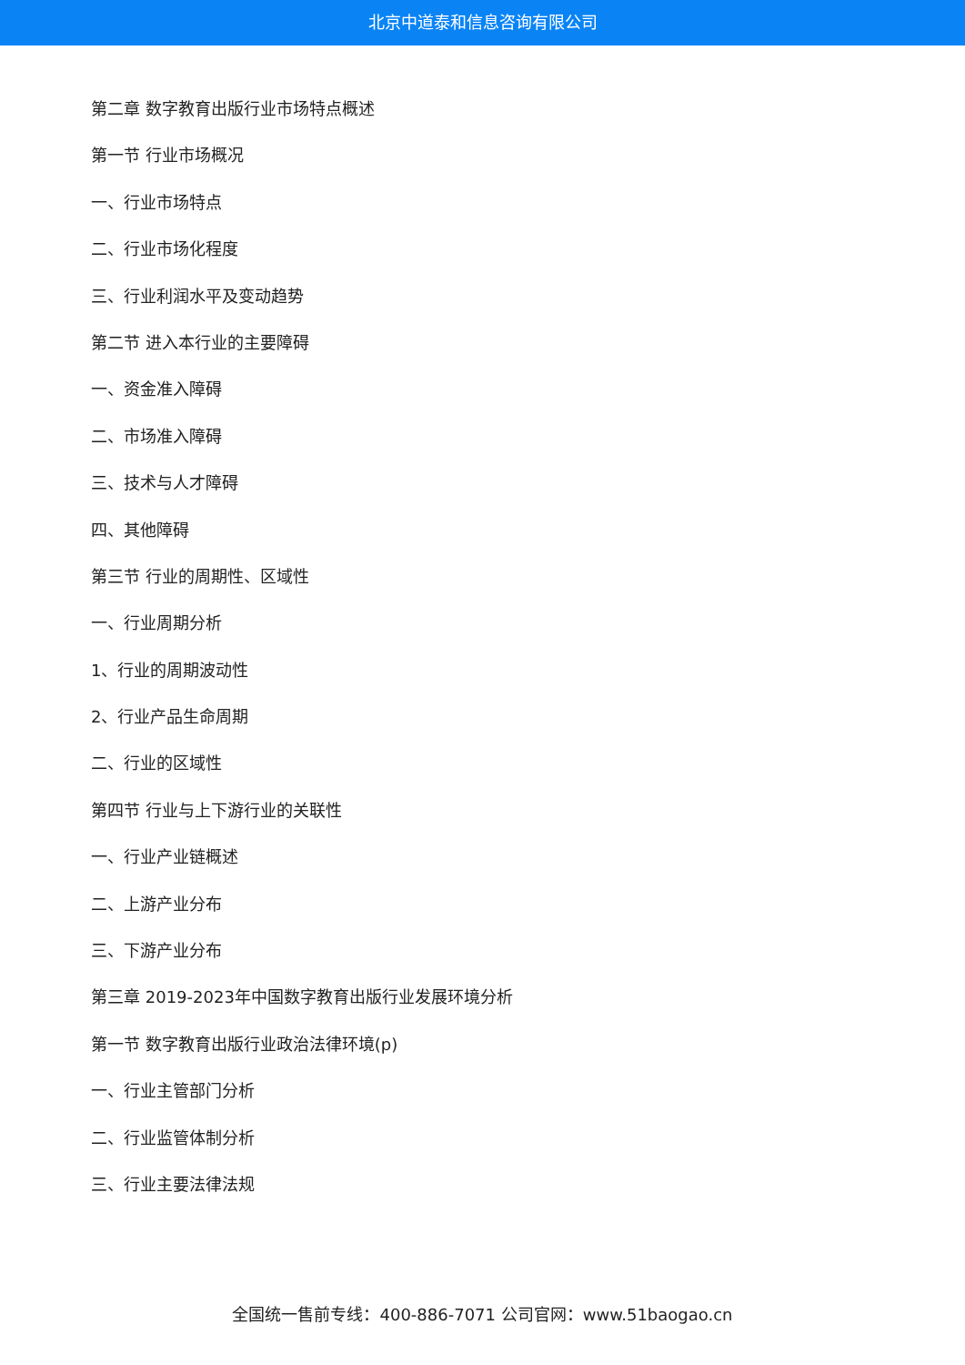北京中道泰和信息咨询有限公司
第二章 数字教育出版行业市场特点概述
第一节 行业市场概况
一、行业市场特点
二、行业市场化程度
三、行业利润水平及变动趋势
第二节 进入本行业的主要障碍
一、资金准入障碍
二、市场准入障碍
三、技术与人才障碍
四、其他障碍
第三节 行业的周期性、区域性
一、行业周期分析
1、行业的周期波动性
2、行业产品生命周期
二、行业的区域性
第四节 行业与上下游行业的关联性
一、行业产业链概述
二、上游产业分布
三、下游产业分布
第三章 2019-2023年中国数字教育出版行业发展环境分析
第一节 数字教育出版行业政治法律环境(p)
一、行业主管部门分析
二、行业监管体制分析
三、行业主要法律法规
全国统一售前专线：400-886-7071 公司官网：www.51baogao.cn